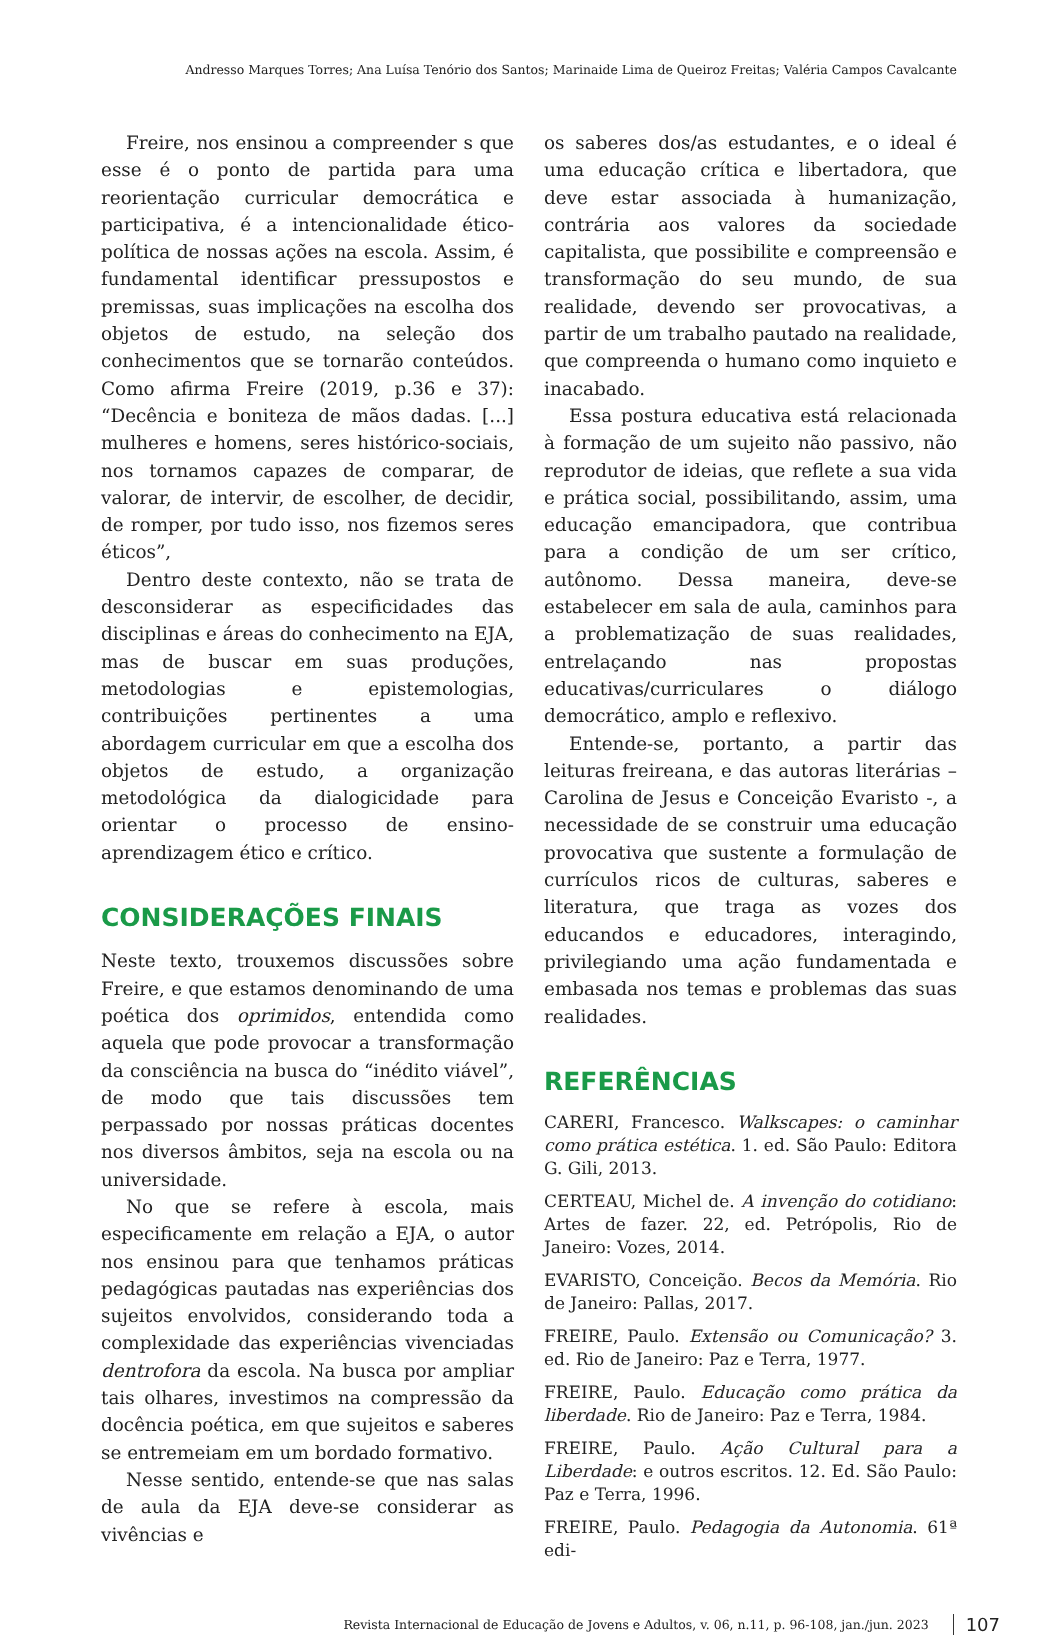Andresso Marques Torres; Ana Luísa Tenório dos Santos; Marinaide Lima de Queiroz Freitas; Valéria Campos Cavalcante
Freire, nos ensinou a compreender s que esse é o ponto de partida para uma reorientação curricular democrática e participativa, é a intencionalidade ético-política de nossas ações na escola. Assim, é fundamental identificar pressupostos e premissas, suas implicações na escolha dos objetos de estudo, na seleção dos conhecimentos que se tornarão conteúdos. Como afirma Freire (2019, p.36 e 37): “Decência e boniteza de mãos dadas. [...] mulheres e homens, seres histórico-sociais, nos tornamos capazes de comparar, de valorar, de intervir, de escolher, de decidir, de romper, por tudo isso, nos fizemos seres éticos”,
Dentro deste contexto, não se trata de desconsiderar as especificidades das disciplinas e áreas do conhecimento na EJA, mas de buscar em suas produções, metodologias e epistemologias, contribuições pertinentes a uma abordagem curricular em que a escolha dos objetos de estudo, a organização metodológica da dialogicidade para orientar o processo de ensino-aprendizagem ético e crítico.
CONSIDERAÇÕES FINAIS
Neste texto, trouxemos discussões sobre Freire, e que estamos denominando de uma poética dos oprimidos, entendida como aquela que pode provocar a transformação da consciência na busca do “inédito viável”, de modo que tais discussões tem perpassado por nossas práticas docentes nos diversos âmbitos, seja na escola ou na universidade.
No que se refere à escola, mais especificamente em relação a EJA, o autor nos ensinou para que tenhamos práticas pedagógicas pautadas nas experiências dos sujeitos envolvidos, considerando toda a complexidade das experiências vivenciadas dentrofora da escola. Na busca por ampliar tais olhares, investimos na compressão da docência poética, em que sujeitos e saberes se entremeiam em um bordado formativo.
Nesse sentido, entende-se que nas salas de aula da EJA deve-se considerar as vivências e
os saberes dos/as estudantes, e o ideal é uma educação crítica e libertadora, que deve estar associada à humanização, contrária aos valores da sociedade capitalista, que possibilite e compreensão e transformação do seu mundo, de sua realidade, devendo ser provocativas, a partir de um trabalho pautado na realidade, que compreenda o humano como inquieto e inacabado.
Essa postura educativa está relacionada à formação de um sujeito não passivo, não reprodutor de ideias, que reflete a sua vida e prática social, possibilitando, assim, uma educação emancipadora, que contribua para a condição de um ser crítico, autônomo. Dessa maneira, deve-se estabelecer em sala de aula, caminhos para a problematização de suas realidades, entrelaçando nas propostas educativas/curriculares o diálogo democrático, amplo e reflexivo.
Entende-se, portanto, a partir das leituras freireana, e das autoras literárias – Carolina de Jesus e Conceição Evaristo -, a necessidade de se construir uma educação provocativa que sustente a formulação de currículos ricos de culturas, saberes e literatura, que traga as vozes dos educandos e educadores, interagindo, privilegiando uma ação fundamentada e embasada nos temas e problemas das suas realidades.
REFERÊNCIAS
CARERI, Francesco. Walkscapes: o caminhar como prática estética. 1. ed. São Paulo: Editora G. Gili, 2013.
CERTEAU, Michel de. A invenção do cotidiano: Artes de fazer. 22, ed. Petrópolis, Rio de Janeiro: Vozes, 2014.
EVARISTO, Conceição. Becos da Memória. Rio de Janeiro: Pallas, 2017.
FREIRE, Paulo. Extensão ou Comunicação? 3. ed. Rio de Janeiro: Paz e Terra, 1977.
FREIRE, Paulo. Educação como prática da liberdade. Rio de Janeiro: Paz e Terra, 1984.
FREIRE, Paulo. Ação Cultural para a Liberdade: e outros escritos. 12. Ed. São Paulo: Paz e Terra, 1996.
FREIRE, Paulo. Pedagogia da Autonomia. 61ª edi-
Revista Internacional de Educação de Jovens e Adultos, v. 06, n.11, p. 96-108, jan./jun. 2023 107